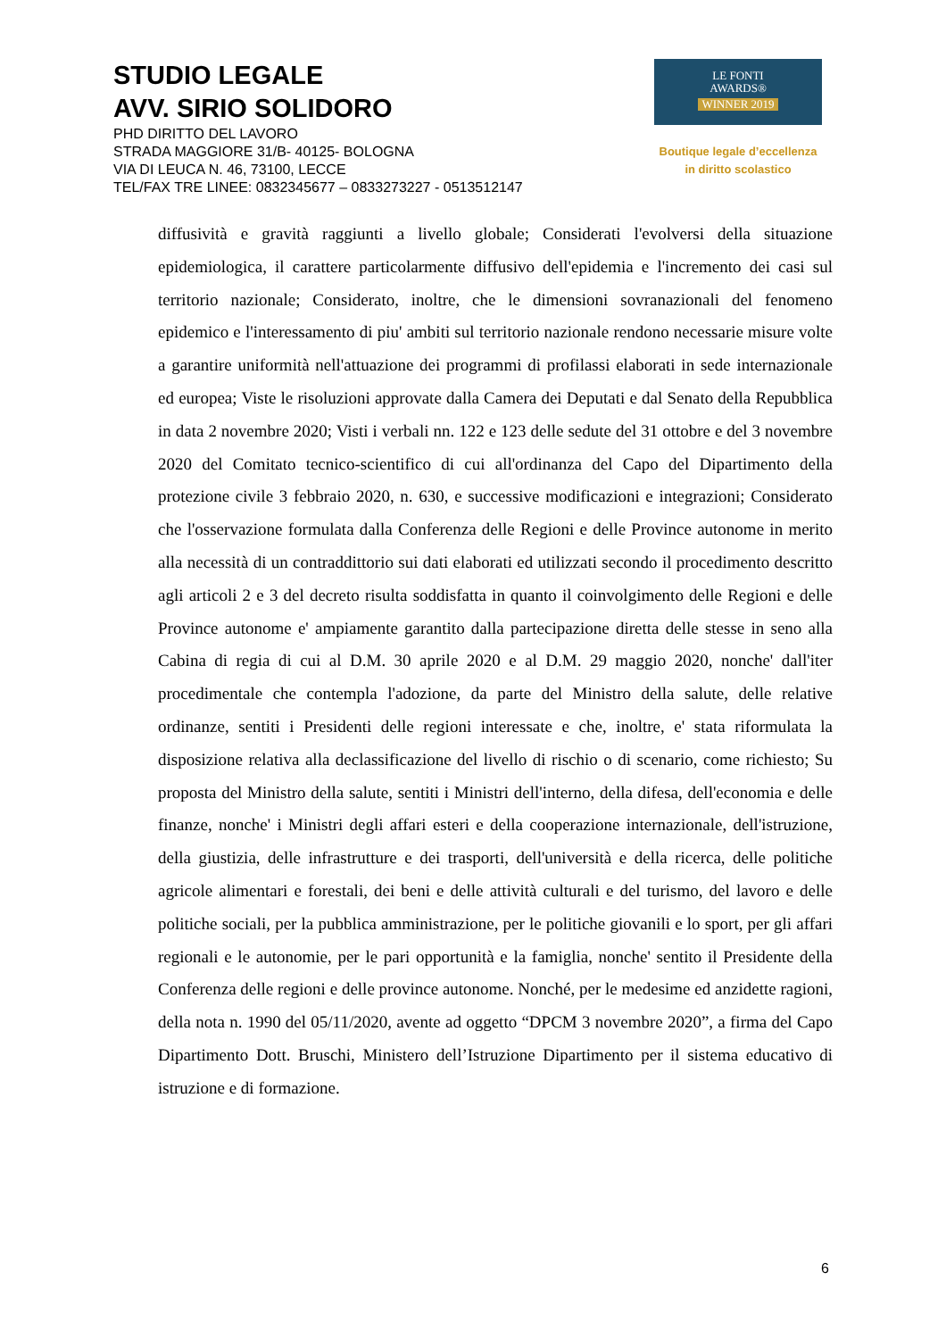STUDIO LEGALE
AVV. SIRIO SOLIDORO
PHD DIRITTO DEL LAVORO
STRADA MAGGIORE 31/B- 40125- BOLOGNA
VIA DI LEUCA N. 46, 73100, LECCE
TEL/FAX TRE LINEE: 0832345677 – 0833273227 - 0513512147
LE FONTI
AWARDS®
WINNER 2019
Boutique legale d’eccellenza
in diritto scolastico
diffusività e gravità raggiunti a livello globale; Considerati l'evolversi della situazione epidemiologica, il carattere particolarmente diffusivo dell'epidemia e l'incremento dei casi sul territorio nazionale; Considerato, inoltre, che le dimensioni sovranazionali del fenomeno epidemico e l'interessamento di piu' ambiti sul territorio nazionale rendono necessarie misure volte a garantire uniformità nell'attuazione dei programmi di profilassi elaborati in sede internazionale ed europea; Viste le risoluzioni approvate dalla Camera dei Deputati e dal Senato della Repubblica in data 2 novembre 2020; Visti i verbali nn. 122 e 123 delle sedute del 31 ottobre e del 3 novembre 2020 del Comitato tecnico-scientifico di cui all'ordinanza del Capo del Dipartimento della protezione civile 3 febbraio 2020, n. 630, e successive modificazioni e integrazioni; Considerato che l'osservazione formulata dalla Conferenza delle Regioni e delle Province autonome in merito alla necessità di un contraddittorio sui dati elaborati ed utilizzati secondo il procedimento descritto agli articoli 2 e 3 del decreto risulta soddisfatta in quanto il coinvolgimento delle Regioni e delle Province autonome e' ampiamente garantito dalla partecipazione diretta delle stesse in seno alla Cabina di regia di cui al D.M. 30 aprile 2020 e al D.M. 29 maggio 2020, nonche' dall'iter procedimentale che contempla l'adozione, da parte del Ministro della salute, delle relative ordinanze, sentiti i Presidenti delle regioni interessate e che, inoltre, e' stata riformulata la disposizione relativa alla declassificazione del livello di rischio o di scenario, come richiesto; Su proposta del Ministro della salute, sentiti i Ministri dell'interno, della difesa, dell'economia e delle finanze, nonche' i Ministri degli affari esteri e della cooperazione internazionale, dell'istruzione, della giustizia, delle infrastrutture e dei trasporti, dell'università e della ricerca, delle politiche agricole alimentari e forestali, dei beni e delle attività culturali e del turismo, del lavoro e delle politiche sociali, per la pubblica amministrazione, per le politiche giovanili e lo sport, per gli affari regionali e le autonomie, per le pari opportunità e la famiglia, nonche' sentito il Presidente della Conferenza delle regioni e delle province autonome. Nonché, per le medesime ed anzidette ragioni, della nota n. 1990 del 05/11/2020, avente ad oggetto “DPCM 3 novembre 2020”, a firma del Capo Dipartimento Dott. Bruschi, Ministero dell’Istruzione Dipartimento per il sistema educativo di istruzione e di formazione.
6